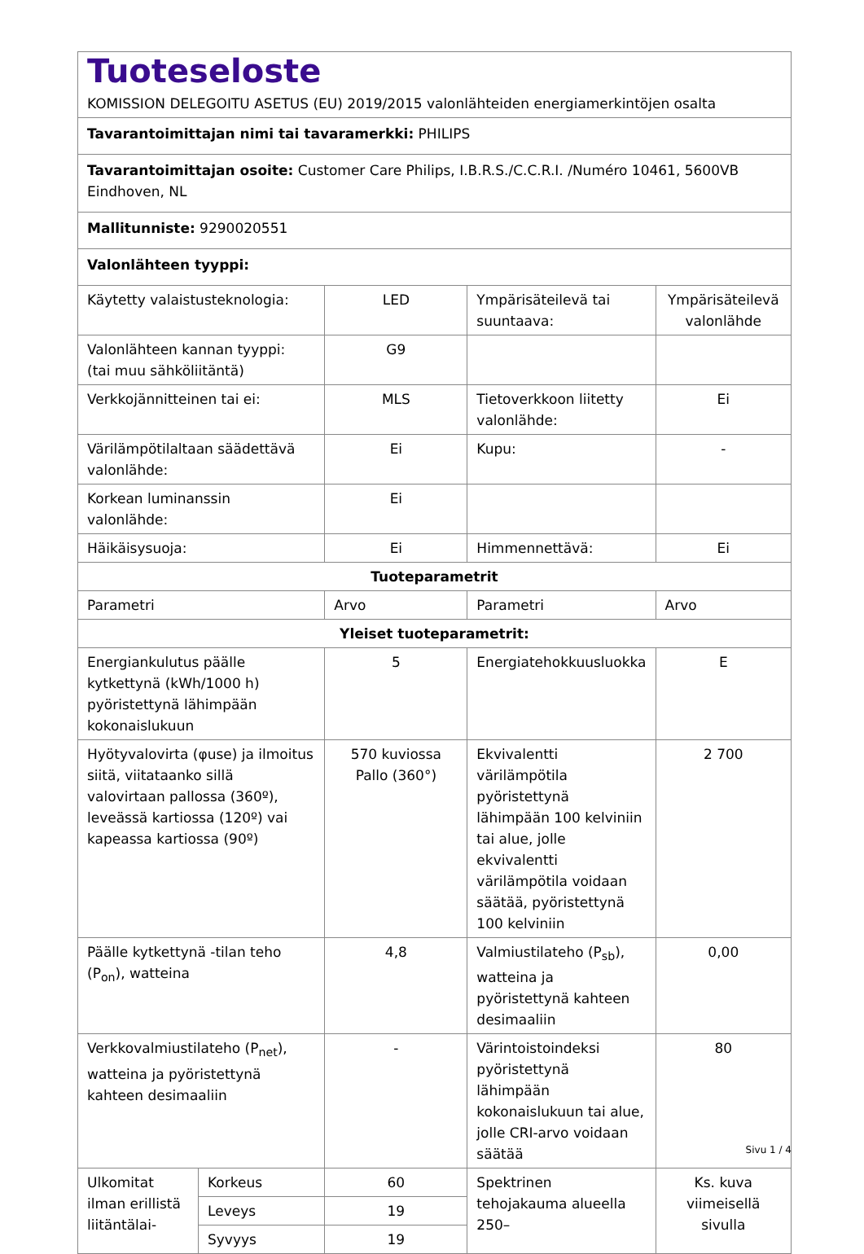| Tuoteseloste KOMISSION DELEGOITU ASETUS (EU) 2019/2015 valonlähteiden energiamerkintöjen osalta | | | | |
| Tavarantoimittajan nimi tai tavaramerkki: PHILIPS | | | | |
| Tavarantoimittajan osoite: Customer Care Philips, I.B.R.S./C.C.R.I. /Numéro 10461, 5600VB Eindhoven, NL | | | | |
| Mallitunniste: 9290020551 | | | | |
| Valonlähteen tyyppi: | | | | |
| Käytetty valaistusteknologia: | | LED | Ympärisäteilevä tai suuntaava: | Ympärisäteilevä valonlähde |
| Valonlähteen kannan tyyppi: (tai muu sähköliitäntä) | | G9 | | |
| Verkkojännitteinen tai ei: | | MLS | Tietoverkkoon liitetty valonlähde: | Ei |
| Värilämpötilaltaan säädettävä valonlähde: | | Ei | Kupu: | - |
| Korkean luminanssin valonlähde: | | Ei | | |
| Häikäisysuoja: | | Ei | Himmennettävä: | Ei |
| Tuoteparametrit | | | | |
| Parametri | | Arvo | Parametri | Arvo |
| Yleiset tuoteparametrit: | | | | |
| Energiankulutus päälle kytkettynä (kWh/1000 h) pyöristettynä lähimpään kokonaislukuun | | 5 | Energiatehokkuusluokka | E |
| Hyötyvalovirta (φuse) ja ilmoitus siitä, viitataanko sillä valovirtaan pallossa (360º), leveässä kartiossa (120º) vai kapeassa kartiossa (90º) | | 570 kuviossa Pallo (360°) | Ekvivalentti värilämpötila pyöristettynä lähimpään 100 kelviniin tai alue, jolle ekvivalentti värilämpötila voidaan säätää, pyöristettynä 100 kelviniin | 2 700 |
| Päälle kytkettynä -tilan teho (P<sub>on</sub>), watteina | | 4,8 | Valmiustilateho (P<sub>sb</sub>), watteina ja pyöristettynä kahteen desimaaliin | 0,00 |
| Verkkovalmiustilateho (P<sub>net</sub>), watteina ja pyöristettynä kahteen desimaaliin | | - | Värintoistoindeksi pyöristettynä lähimpään kokonaislukuun tai alue, jolle CRI-arvo voidaan säätää | 80 |
| Ulkomitat ilman erillistä liitäntälai- | Korkeus | 60 | Spektrinen tehojakauma alueella 250– | Ks. kuva viimeisellä sivulla |
| | Leveys | 19 | | |
| | Syvyys | 19 | | |
Sivu 1 / 4